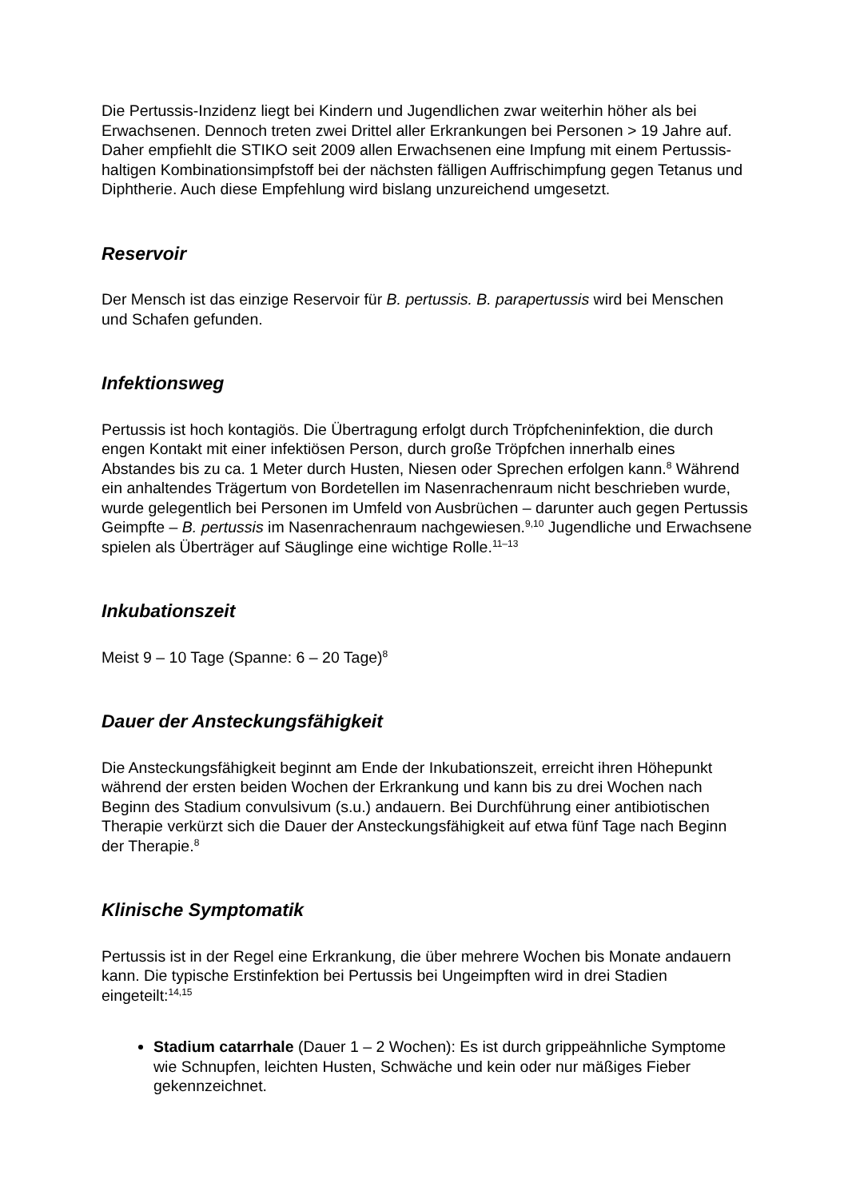Die Pertussis-Inzidenz liegt bei Kindern und Jugendlichen zwar weiterhin höher als bei Erwachsenen. Dennoch treten zwei Drittel aller Erkrankungen bei Personen > 19 Jahre auf. Daher empfiehlt die STIKO seit 2009 allen Erwachsenen eine Impfung mit einem Pertussis-haltigen Kombinationsimpfstoff bei der nächsten fälligen Auffrischimpfung gegen Tetanus und Diphtherie. Auch diese Empfehlung wird bislang unzureichend umgesetzt.
Reservoir
Der Mensch ist das einzige Reservoir für B. pertussis. B. parapertussis wird bei Menschen und Schafen gefunden.
Infektionsweg
Pertussis ist hoch kontagiös. Die Übertragung erfolgt durch Tröpfcheninfektion, die durch engen Kontakt mit einer infektiösen Person, durch große Tröpfchen innerhalb eines Abstandes bis zu ca. 1 Meter durch Husten, Niesen oder Sprechen erfolgen kann.<sup>8</sup> Während ein anhaltendes Trägertum von Bordetellen im Nasenrachenraum nicht beschrieben wurde, wurde gelegentlich bei Personen im Umfeld von Ausbrüchen – darunter auch gegen Pertussis Geimpfte – B. pertussis im Nasenrachenraum nachgewiesen.<sup>9,10</sup> Jugendliche und Erwachsene spielen als Überträger auf Säuglinge eine wichtige Rolle.<sup>11–13</sup>
Inkubationszeit
Meist 9 – 10 Tage (Spanne: 6 – 20 Tage)<sup>8</sup>
Dauer der Ansteckungsfähigkeit
Die Ansteckungsfähigkeit beginnt am Ende der Inkubationszeit, erreicht ihren Höhepunkt während der ersten beiden Wochen der Erkrankung und kann bis zu drei Wochen nach Beginn des Stadium convulsivum (s.u.) andauern. Bei Durchführung einer antibiotischen Therapie verkürzt sich die Dauer der Ansteckungsfähigkeit auf etwa fünf Tage nach Beginn der Therapie.<sup>8</sup>
Klinische Symptomatik
Pertussis ist in der Regel eine Erkrankung, die über mehrere Wochen bis Monate andauern kann. Die typische Erstinfektion bei Pertussis bei Ungeimpften wird in drei Stadien eingeteilt:<sup>14,15</sup>
Stadium catarrhale (Dauer 1 – 2 Wochen): Es ist durch grippeähnliche Symptome wie Schnupfen, leichten Husten, Schwäche und kein oder nur mäßiges Fieber gekennzeichnet.